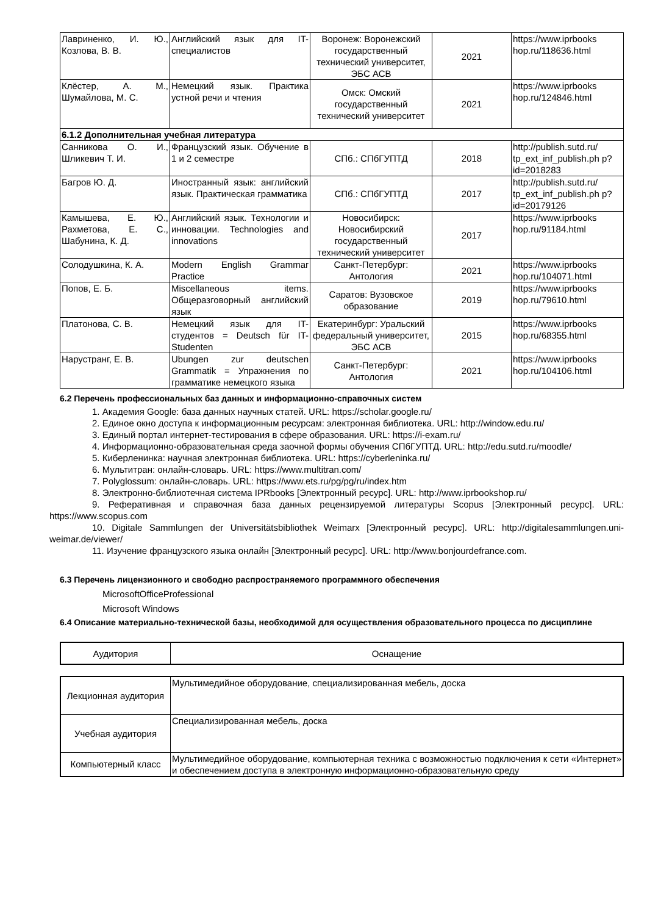| Лавриненко, И. Ю., Козлова, В. В. | Английский язык для IT-специалистов | Воронеж: Воронежский государственный технический университет, ЭБС АСВ | 2021 | https://www.iprbooks hop.ru/118636.html |
| Клёстер, А. М., Шумайлова, М. С. | Немецкий язык. Практика устной речи и чтения | Омск: Омский государственный технический университет | 2021 | https://www.iprbooks hop.ru/124846.html |
| 6.1.2 Дополнительная учебная литература | | | | |
| Санникова О. И., Шликевич Т. И. | Французский язык. Обучение в 1 и 2 семестре | СПб.: СПбГУПТД | 2018 | http://publish.sutd.ru/ tp_ext_inf_publish.ph p?id=2018283 |
| Багров Ю. Д. | Иностранный язык: английский язык. Практическая грамматика | СПб.: СПбГУПТД | 2017 | http://publish.sutd.ru/ tp_ext_inf_publish.ph p?id=20179126 |
| Камышева, Е. Ю., Рахметова, Е. С., Шабунина, К. Д. | Английский язык. Технологии и инновации. Technologies and innovations | Новосибирск: Новосибирский государственный технический университет | 2017 | https://www.iprbooks hop.ru/91184.html |
| Солодушкина, К. А. | Modern English Grammar Practice | Санкт-Петербург: Антология | 2021 | https://www.iprbooks hop.ru/104071.html |
| Попов, Е. Б. | Miscellaneous items. Общеразговорный английский язык | Саратов: Вузовское образование | 2019 | https://www.iprbooks hop.ru/79610.html |
| Платонова, С. В. | Немецкий язык для IT-студентов = Deutsch für IT-Studenten | Екатеринбург: Уральский федеральный университет, ЭБС АСВ | 2015 | https://www.iprbooks hop.ru/68355.html |
| Нарустранг, Е. В. | Ubungen zur deutschen Grammatik = Упражнения по грамматике немецкого языка | Санкт-Петербург: Антология | 2021 | https://www.iprbooks hop.ru/104106.html |
6.2 Перечень профессиональных баз данных и информационно-справочных систем
1. Академия Google: база данных научных статей. URL: https://scholar.google.ru/
2. Единое окно доступа к информационным ресурсам: электронная библиотека. URL: http://window.edu.ru/
3. Единый портал интернет-тестирования в сфере образования. URL: https://i-exam.ru/
4. Информационно-образовательная среда заочной формы обучения СПбГУПТД. URL: http://edu.sutd.ru/moodle/
5. Киберленинка: научная электронная библиотека. URL: https://cyberleninka.ru/
6. Мультитран: онлайн-словарь. URL: https://www.multitran.com/
7. Polyglossum: онлайн-словарь. URL: https://www.ets.ru/pg/pg/ru/index.htm
8. Электронно-библиотечная система IPRbooks [Электронный ресурс]. URL: http://www.iprbookshop.ru/
9. Реферативная и справочная база данных рецензируемой литературы Scopus [Электронный ресурс]. URL: https://www.scopus.com
10. Digitale Sammlungen der Universitätsbibliothek Weimarx [Электронный ресурс]. URL: http://digitalesammlungen.uni-weimar.de/viewer/
11. Изучение французского языка онлайн [Электронный ресурс]. URL: http://www.bonjourdefrance.com.
6.3 Перечень лицензионного и свободно распространяемого программного обеспечения
MicrosoftOfficeProfessional
Microsoft Windows
6.4 Описание материально-технической базы, необходимой для осуществления образовательного процесса по дисциплине
| Аудитория | Оснащение |
| Лекционная аудитория | Мультимедийное оборудование, специализированная мебель, доска |
| Учебная аудитория | Специализированная мебель, доска |
| Компьютерный класс | Мультимедийное оборудование, компьютерная техника с возможностью подключения к сети «Интернет» и обеспечением доступа в электронную информационно-образовательную среду |